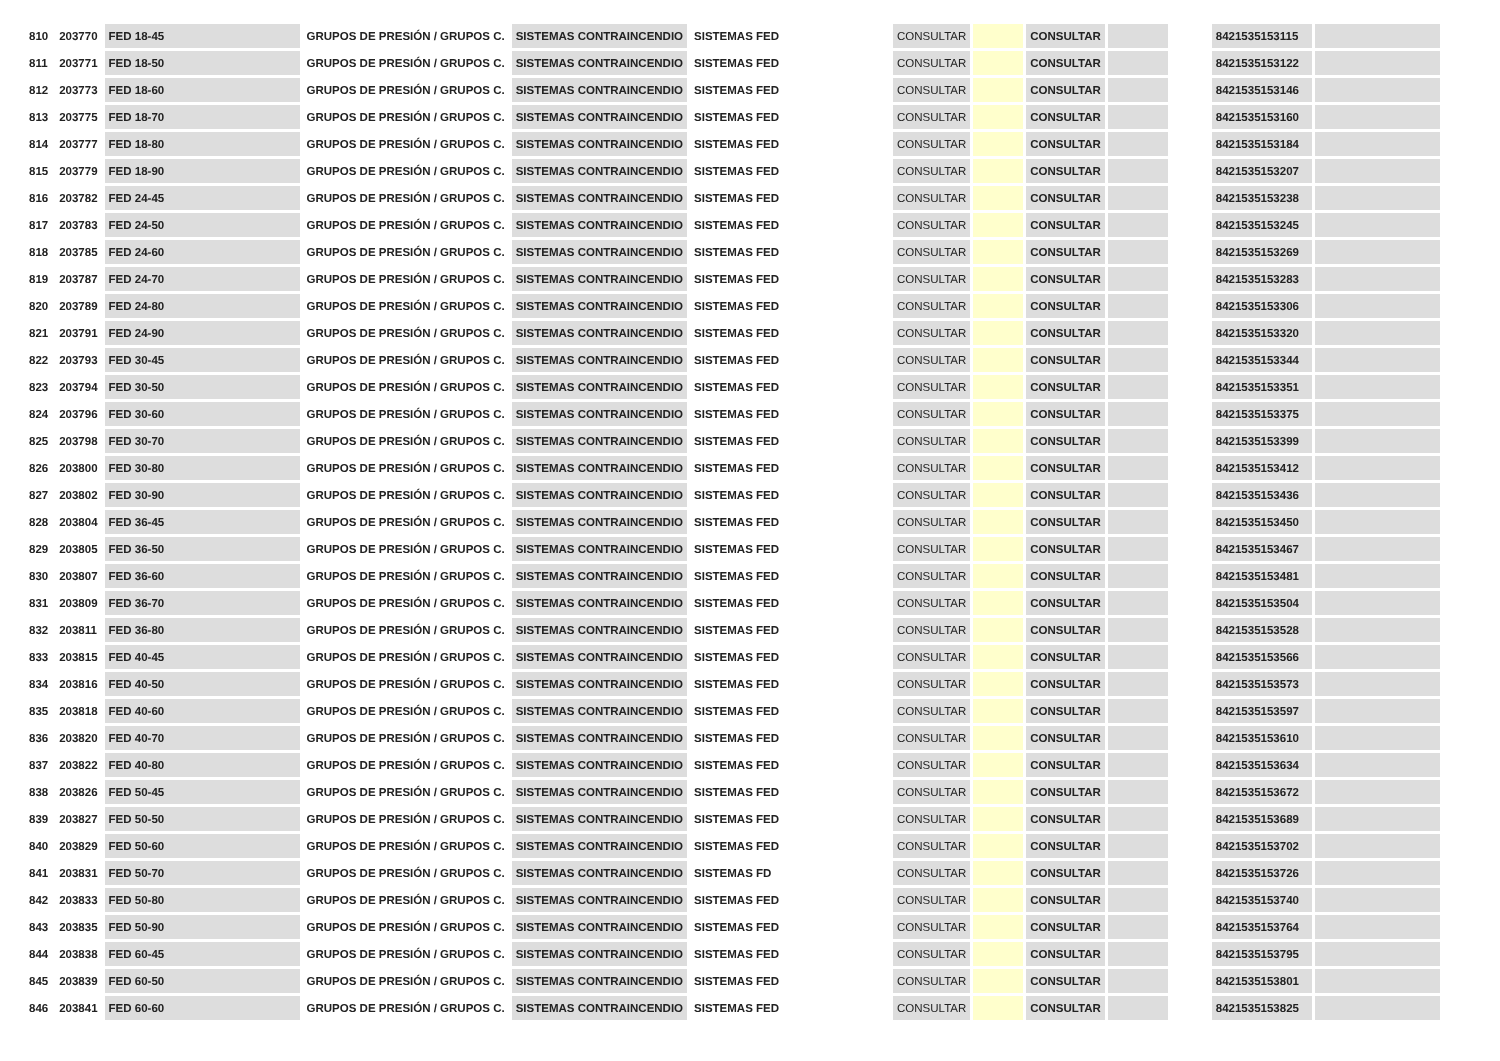| 810 | 203770 | FED 18-45 | GRUPOS DE PRESIÓN / GRUPOS C. | SISTEMAS CONTRAINCENDIO | SISTEMAS FED | CONSULTAR | | CONSULTAR | | | 8421535153115 | |
| 811 | 203771 | FED 18-50 | GRUPOS DE PRESIÓN / GRUPOS C. | SISTEMAS CONTRAINCENDIO | SISTEMAS FED | CONSULTAR | | CONSULTAR | | | 8421535153122 | |
| 812 | 203773 | FED 18-60 | GRUPOS DE PRESIÓN / GRUPOS C. | SISTEMAS CONTRAINCENDIO | SISTEMAS FED | CONSULTAR | | CONSULTAR | | | 8421535153146 | |
| 813 | 203775 | FED 18-70 | GRUPOS DE PRESIÓN / GRUPOS C. | SISTEMAS CONTRAINCENDIO | SISTEMAS FED | CONSULTAR | | CONSULTAR | | | 8421535153160 | |
| 814 | 203777 | FED 18-80 | GRUPOS DE PRESIÓN / GRUPOS C. | SISTEMAS CONTRAINCENDIO | SISTEMAS FED | CONSULTAR | | CONSULTAR | | | 8421535153184 | |
| 815 | 203779 | FED 18-90 | GRUPOS DE PRESIÓN / GRUPOS C. | SISTEMAS CONTRAINCENDIO | SISTEMAS FED | CONSULTAR | | CONSULTAR | | | 8421535153207 | |
| 816 | 203782 | FED 24-45 | GRUPOS DE PRESIÓN / GRUPOS C. | SISTEMAS CONTRAINCENDIO | SISTEMAS FED | CONSULTAR | | CONSULTAR | | | 8421535153238 | |
| 817 | 203783 | FED 24-50 | GRUPOS DE PRESIÓN / GRUPOS C. | SISTEMAS CONTRAINCENDIO | SISTEMAS FED | CONSULTAR | | CONSULTAR | | | 8421535153245 | |
| 818 | 203785 | FED 24-60 | GRUPOS DE PRESIÓN / GRUPOS C. | SISTEMAS CONTRAINCENDIO | SISTEMAS FED | CONSULTAR | | CONSULTAR | | | 8421535153269 | |
| 819 | 203787 | FED 24-70 | GRUPOS DE PRESIÓN / GRUPOS C. | SISTEMAS CONTRAINCENDIO | SISTEMAS FED | CONSULTAR | | CONSULTAR | | | 8421535153283 | |
| 820 | 203789 | FED 24-80 | GRUPOS DE PRESIÓN / GRUPOS C. | SISTEMAS CONTRAINCENDIO | SISTEMAS FED | CONSULTAR | | CONSULTAR | | | 8421535153306 | |
| 821 | 203791 | FED 24-90 | GRUPOS DE PRESIÓN / GRUPOS C. | SISTEMAS CONTRAINCENDIO | SISTEMAS FED | CONSULTAR | | CONSULTAR | | | 8421535153320 | |
| 822 | 203793 | FED 30-45 | GRUPOS DE PRESIÓN / GRUPOS C. | SISTEMAS CONTRAINCENDIO | SISTEMAS FED | CONSULTAR | | CONSULTAR | | | 8421535153344 | |
| 823 | 203794 | FED 30-50 | GRUPOS DE PRESIÓN / GRUPOS C. | SISTEMAS CONTRAINCENDIO | SISTEMAS FED | CONSULTAR | | CONSULTAR | | | 8421535153351 | |
| 824 | 203796 | FED 30-60 | GRUPOS DE PRESIÓN / GRUPOS C. | SISTEMAS CONTRAINCENDIO | SISTEMAS FED | CONSULTAR | | CONSULTAR | | | 8421535153375 | |
| 825 | 203798 | FED 30-70 | GRUPOS DE PRESIÓN / GRUPOS C. | SISTEMAS CONTRAINCENDIO | SISTEMAS FED | CONSULTAR | | CONSULTAR | | | 8421535153399 | |
| 826 | 203800 | FED 30-80 | GRUPOS DE PRESIÓN / GRUPOS C. | SISTEMAS CONTRAINCENDIO | SISTEMAS FED | CONSULTAR | | CONSULTAR | | | 8421535153412 | |
| 827 | 203802 | FED 30-90 | GRUPOS DE PRESIÓN / GRUPOS C. | SISTEMAS CONTRAINCENDIO | SISTEMAS FED | CONSULTAR | | CONSULTAR | | | 8421535153436 | |
| 828 | 203804 | FED 36-45 | GRUPOS DE PRESIÓN / GRUPOS C. | SISTEMAS CONTRAINCENDIO | SISTEMAS FED | CONSULTAR | | CONSULTAR | | | 8421535153450 | |
| 829 | 203805 | FED 36-50 | GRUPOS DE PRESIÓN / GRUPOS C. | SISTEMAS CONTRAINCENDIO | SISTEMAS FED | CONSULTAR | | CONSULTAR | | | 8421535153467 | |
| 830 | 203807 | FED 36-60 | GRUPOS DE PRESIÓN / GRUPOS C. | SISTEMAS CONTRAINCENDIO | SISTEMAS FED | CONSULTAR | | CONSULTAR | | | 8421535153481 | |
| 831 | 203809 | FED 36-70 | GRUPOS DE PRESIÓN / GRUPOS C. | SISTEMAS CONTRAINCENDIO | SISTEMAS FED | CONSULTAR | | CONSULTAR | | | 8421535153504 | |
| 832 | 203811 | FED 36-80 | GRUPOS DE PRESIÓN / GRUPOS C. | SISTEMAS CONTRAINCENDIO | SISTEMAS FED | CONSULTAR | | CONSULTAR | | | 8421535153528 | |
| 833 | 203815 | FED 40-45 | GRUPOS DE PRESIÓN / GRUPOS C. | SISTEMAS CONTRAINCENDIO | SISTEMAS FED | CONSULTAR | | CONSULTAR | | | 8421535153566 | |
| 834 | 203816 | FED 40-50 | GRUPOS DE PRESIÓN / GRUPOS C. | SISTEMAS CONTRAINCENDIO | SISTEMAS FED | CONSULTAR | | CONSULTAR | | | 8421535153573 | |
| 835 | 203818 | FED 40-60 | GRUPOS DE PRESIÓN / GRUPOS C. | SISTEMAS CONTRAINCENDIO | SISTEMAS FED | CONSULTAR | | CONSULTAR | | | 8421535153597 | |
| 836 | 203820 | FED 40-70 | GRUPOS DE PRESIÓN / GRUPOS C. | SISTEMAS CONTRAINCENDIO | SISTEMAS FED | CONSULTAR | | CONSULTAR | | | 8421535153610 | |
| 837 | 203822 | FED 40-80 | GRUPOS DE PRESIÓN / GRUPOS C. | SISTEMAS CONTRAINCENDIO | SISTEMAS FED | CONSULTAR | | CONSULTAR | | | 8421535153634 | |
| 838 | 203826 | FED 50-45 | GRUPOS DE PRESIÓN / GRUPOS C. | SISTEMAS CONTRAINCENDIO | SISTEMAS FED | CONSULTAR | | CONSULTAR | | | 8421535153672 | |
| 839 | 203827 | FED 50-50 | GRUPOS DE PRESIÓN / GRUPOS C. | SISTEMAS CONTRAINCENDIO | SISTEMAS FED | CONSULTAR | | CONSULTAR | | | 8421535153689 | |
| 840 | 203829 | FED 50-60 | GRUPOS DE PRESIÓN / GRUPOS C. | SISTEMAS CONTRAINCENDIO | SISTEMAS FED | CONSULTAR | | CONSULTAR | | | 8421535153702 | |
| 841 | 203831 | FED 50-70 | GRUPOS DE PRESIÓN / GRUPOS C. | SISTEMAS CONTRAINCENDIO | SISTEMAS FD | CONSULTAR | | CONSULTAR | | | 8421535153726 | |
| 842 | 203833 | FED 50-80 | GRUPOS DE PRESIÓN / GRUPOS C. | SISTEMAS CONTRAINCENDIO | SISTEMAS FED | CONSULTAR | | CONSULTAR | | | 8421535153740 | |
| 843 | 203835 | FED 50-90 | GRUPOS DE PRESIÓN / GRUPOS C. | SISTEMAS CONTRAINCENDIO | SISTEMAS FED | CONSULTAR | | CONSULTAR | | | 8421535153764 | |
| 844 | 203838 | FED 60-45 | GRUPOS DE PRESIÓN / GRUPOS C. | SISTEMAS CONTRAINCENDIO | SISTEMAS FED | CONSULTAR | | CONSULTAR | | | 8421535153795 | |
| 845 | 203839 | FED 60-50 | GRUPOS DE PRESIÓN / GRUPOS C. | SISTEMAS CONTRAINCENDIO | SISTEMAS FED | CONSULTAR | | CONSULTAR | | | 8421535153801 | |
| 846 | 203841 | FED 60-60 | GRUPOS DE PRESIÓN / GRUPOS C. | SISTEMAS CONTRAINCENDIO | SISTEMAS FED | CONSULTAR | | CONSULTAR | | | 8421535153825 | |